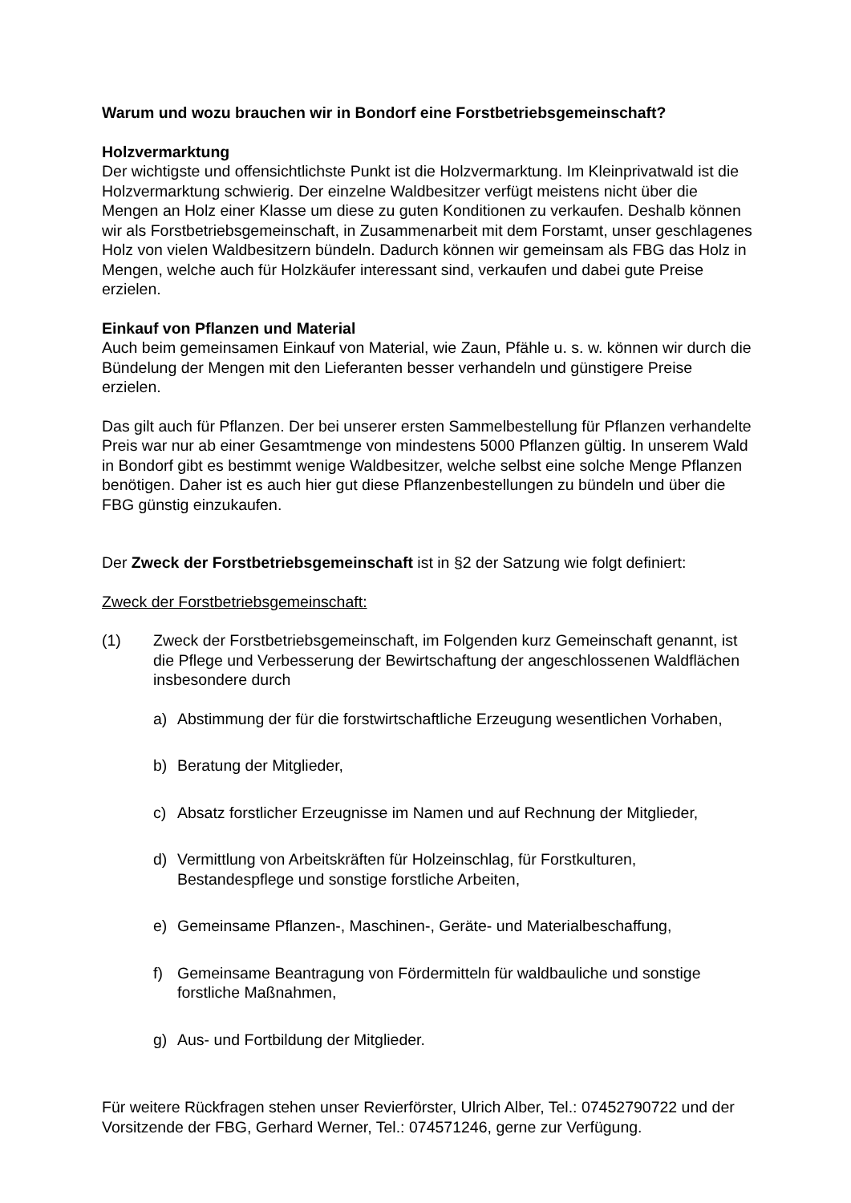Warum und wozu brauchen wir in Bondorf eine Forstbetriebsgemeinschaft?
Holzvermarktung
Der wichtigste und offensichtlichste Punkt ist die Holzvermarktung. Im Kleinprivatwald ist die Holzvermarktung schwierig. Der einzelne Waldbesitzer verfügt meistens nicht über die Mengen an Holz einer Klasse um diese zu guten Konditionen zu verkaufen. Deshalb können wir als Forstbetriebsgemeinschaft, in Zusammenarbeit mit dem Forstamt, unser geschlagenes Holz von vielen Waldbesitzern bündeln. Dadurch können wir gemeinsam als FBG das Holz in Mengen, welche auch für Holzkäufer interessant sind, verkaufen und dabei gute Preise erzielen.
Einkauf von Pflanzen und Material
Auch beim gemeinsamen Einkauf von Material, wie Zaun, Pfähle u. s. w. können wir durch die Bündelung der Mengen mit den Lieferanten besser verhandeln und günstigere Preise erzielen.
Das gilt auch für Pflanzen. Der bei unserer ersten Sammelbestellung für Pflanzen verhandelte Preis war nur ab einer Gesamtmenge von mindestens 5000 Pflanzen gültig. In unserem Wald in Bondorf gibt es bestimmt wenige Waldbesitzer, welche selbst eine solche Menge Pflanzen benötigen. Daher ist es auch hier gut diese Pflanzenbestellungen zu bündeln und über die FBG günstig einzukaufen.
Der Zweck der Forstbetriebsgemeinschaft ist in §2 der Satzung wie folgt definiert:
Zweck der Forstbetriebsgemeinschaft:
(1) Zweck der Forstbetriebsgemeinschaft, im Folgenden kurz Gemeinschaft genannt, ist die Pflege und Verbesserung der Bewirtschaftung der angeschlossenen Waldflächen insbesondere durch
a) Abstimmung der für die forstwirtschaftliche Erzeugung wesentlichen Vorhaben,
b) Beratung der Mitglieder,
c) Absatz forstlicher Erzeugnisse im Namen und auf Rechnung der Mitglieder,
d) Vermittlung von Arbeitskräften für Holzeinschlag, für Forstkulturen, Bestandespflege und sonstige forstliche Arbeiten,
e) Gemeinsame Pflanzen-, Maschinen-, Geräte- und Materialbeschaffung,
f) Gemeinsame Beantragung von Fördermitteln für waldbauliche und sonstige forstliche Maßnahmen,
g) Aus- und Fortbildung der Mitglieder.
Für weitere Rückfragen stehen unser Revierförster, Ulrich Alber, Tel.: 07452790722 und der Vorsitzende der FBG, Gerhard Werner, Tel.: 074571246, gerne zur Verfügung.